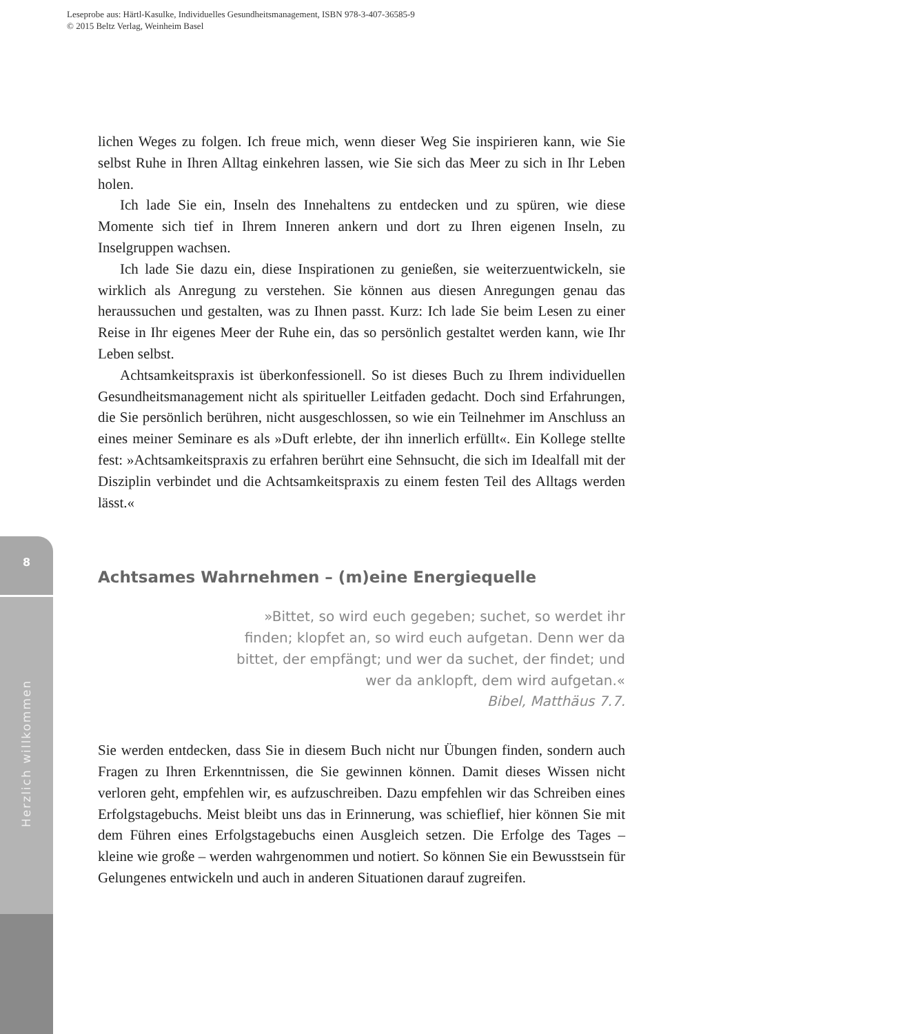Leseprobe aus: Härtl-Kasulke, Individuelles Gesundheitsmanagement, ISBN 978-3-407-36585-9
© 2015 Beltz Verlag, Weinheim Basel
8
Herzlich willkommen
lichen Weges zu folgen. Ich freue mich, wenn dieser Weg Sie inspirieren kann, wie Sie selbst Ruhe in Ihren Alltag einkehren lassen, wie Sie sich das Meer zu sich in Ihr Leben holen.
Ich lade Sie ein, Inseln des Innehaltens zu entdecken und zu spüren, wie diese Momente sich tief in Ihrem Inneren ankern und dort zu Ihren eigenen Inseln, zu Inselgruppen wachsen.
Ich lade Sie dazu ein, diese Inspirationen zu genießen, sie weiterzuentwickeln, sie wirklich als Anregung zu verstehen. Sie können aus diesen Anregungen genau das heraussuchen und gestalten, was zu Ihnen passt. Kurz: Ich lade Sie beim Lesen zu einer Reise in Ihr eigenes Meer der Ruhe ein, das so persönlich gestaltet werden kann, wie Ihr Leben selbst.
Achtsamkeitspraxis ist überkonfessionell. So ist dieses Buch zu Ihrem individuellen Gesundheitsmanagement nicht als spiritueller Leitfaden gedacht. Doch sind Erfahrungen, die Sie persönlich berühren, nicht ausgeschlossen, so wie ein Teilnehmer im Anschluss an eines meiner Seminare es als »Duft erlebte, der ihn innerlich erfüllt«. Ein Kollege stellte fest: »Achtsamkeitspraxis zu erfahren berührt eine Sehnsucht, die sich im Idealfall mit der Disziplin verbindet und die Achtsamkeitspraxis zu einem festen Teil des Alltags werden lässt.«
Achtsames Wahrnehmen – (m)eine Energiequelle
»Bittet, so wird euch gegeben; suchet, so werdet ihr finden; klopfet an, so wird euch aufgetan. Denn wer da bittet, der empfängt; und wer da suchet, der findet; und wer da anklopft, dem wird aufgetan.«
Bibel, Matthäus 7.7.
Sie werden entdecken, dass Sie in diesem Buch nicht nur Übungen finden, sondern auch Fragen zu Ihren Erkenntnissen, die Sie gewinnen können. Damit dieses Wissen nicht verloren geht, empfehlen wir, es aufzuschreiben. Dazu empfehlen wir das Schreiben eines Erfolgstagebuchs. Meist bleibt uns das in Erinnerung, was schieflief, hier können Sie mit dem Führen eines Erfolgstagebuchs einen Ausgleich setzen. Die Erfolge des Tages – kleine wie große – werden wahrgenommen und notiert. So können Sie ein Bewusstsein für Gelungenes entwickeln und auch in anderen Situationen darauf zugreifen.